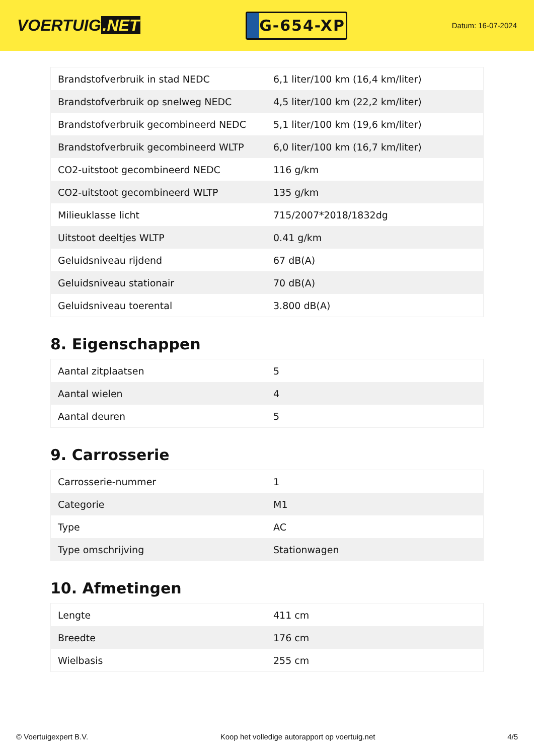VOERTUIG.NET
G-654-XP
Datum: 16-07-2024
| Brandstofverbruik in stad NEDC | 6,1 liter/100 km (16,4 km/liter) |
| Brandstofverbruik op snelweg NEDC | 4,5 liter/100 km (22,2 km/liter) |
| Brandstofverbruik gecombineerd NEDC | 5,1 liter/100 km (19,6 km/liter) |
| Brandstofverbruik gecombineerd WLTP | 6,0 liter/100 km (16,7 km/liter) |
| CO2-uitstoot gecombineerd NEDC | 116 g/km |
| CO2-uitstoot gecombineerd WLTP | 135 g/km |
| Milieuklasse licht | 715/2007*2018/1832dg |
| Uitstoot deeltjes WLTP | 0.41 g/km |
| Geluidsniveau rijdend | 67 dB(A) |
| Geluidsniveau stationair | 70 dB(A) |
| Geluidsniveau toerental | 3.800 dB(A) |
8. Eigenschappen
| Aantal zitplaatsen | 5 |
| Aantal wielen | 4 |
| Aantal deuren | 5 |
9. Carrosserie
| Carrosserie-nummer | 1 |
| Categorie | M1 |
| Type | AC |
| Type omschrijving | Stationwagen |
10. Afmetingen
| Lengte | 411 cm |
| Breedte | 176 cm |
| Wielbasis | 255 cm |
© Voertuigexpert B.V. Koop het volledige autorapport op voertuig.net 4/5